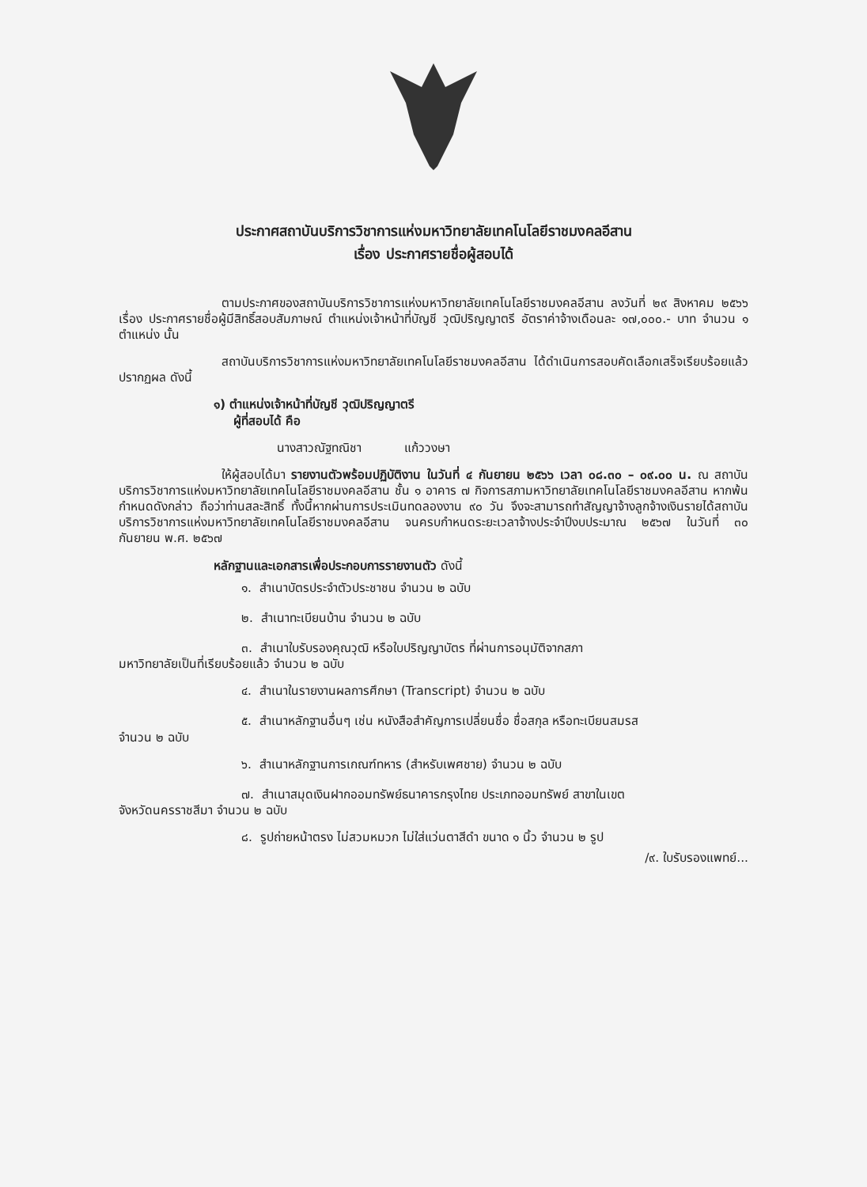ประกาศสถาบันบริการวิชาการแห่งมหาวิทยาลัยเทคโนโลยีราชมงคลอีสาน
เรื่อง ประกาศรายชื่อผู้สอบได้
ตามประกาศของสถาบันบริการวิชาการแห่งมหาวิทยาลัยเทคโนโลยีราชมงคลอีสาน ลงวันที่ ๒๙ สิงหาคม ๒๕๖๖ เรื่อง ประกาศรายชื่อผู้มีสิทธิ์สอบสัมภาษณ์ ตำแหน่งเจ้าหน้าที่บัญชี วุฒิปริญญาตรี อัตราค่าจ้างเดือนละ ๑๗,๐๐๐.- บาท จำนวน ๑ ตำแหน่ง นั้น
สถาบันบริการวิชาการแห่งมหาวิทยาลัยเทคโนโลยีราชมงคลอีสาน ได้ดำเนินการสอบคัดเลือกเสร็จเรียบร้อยแล้ว ปรากฏผล ดังนี้
๑) ตำแหน่งเจ้าหน้าที่บัญชี วุฒิปริญญาตรี
ผู้ที่สอบได้ คือ
นางสาวณัฐทณิชา แก้ววงษา
ให้ผู้สอบได้มา รายงานตัวพร้อมปฏิบัติงาน ในวันที่ ๔ กันยายน ๒๕๖๖ เวลา ๐๘.๓๐ – ๐๙.๐๐ น. ณ สถาบันบริการวิชาการแห่งมหาวิทยาลัยเทคโนโลยีราชมงคลอีสาน ชั้น ๑ อาคาร ๗ กิจการสภามหาวิทยาลัยเทคโนโลยีราชมงคลอีสาน หากพ้นกำหนดดังกล่าว ถือว่าท่านสละสิทธิ์ ทั้งนี้หากผ่านการประเมินทดลองงาน ๙๐ วัน จึงจะสามารถทำสัญญาจ้างลูกจ้างเงินรายได้สถาบันบริการวิชาการแห่งมหาวิทยาลัยเทคโนโลยีราชมงคลอีสาน จนครบกำหนดระยะเวลาจ้างประจำปีงบประมาณ ๒๕๖๗ ในวันที่ ๓๐ กันยายน พ.ศ. ๒๕๖๗
หลักฐานและเอกสารเพื่อประกอบการรายงานตัว ดังนี้
๑. สำเนาบัตรประจำตัวประชาชน จำนวน ๒ ฉบับ
๒. สำเนาทะเบียนบ้าน จำนวน ๒ ฉบับ
๓. สำเนาใบรับรองคุณวุฒิ หรือใบปริญญาบัตร ที่ผ่านการอนุมัติจากสภา
มหาวิทยาลัยเป็นที่เรียบร้อยแล้ว จำนวน ๒ ฉบับ
๔. สำเนาในรายงานผลการศึกษา (Transcript) จำนวน ๒ ฉบับ
๕. สำเนาหลักฐานอื่นๆ เช่น หนังสือสำคัญการเปลี่ยนชื่อ ชื่อสกุล หรือทะเบียนสมรส
จำนวน ๒ ฉบับ
๖. สำเนาหลักฐานการเกณฑ์ทหาร (สำหรับเพศชาย) จำนวน ๒ ฉบับ
๗. สำเนาสมุดเงินฝากออมทรัพย์ธนาคารกรุงไทย ประเภทออมทรัพย์ สาขาในเขต
จังหวัดนครราชสีมา จำนวน ๒ ฉบับ
๘. รูปถ่ายหน้าตรง ไม่สวมหมวก ไม่ใส่แว่นตาสีดำ ขนาด ๑ นิ้ว จำนวน ๒ รูป
/๙. ใบรับรองแพทย์...